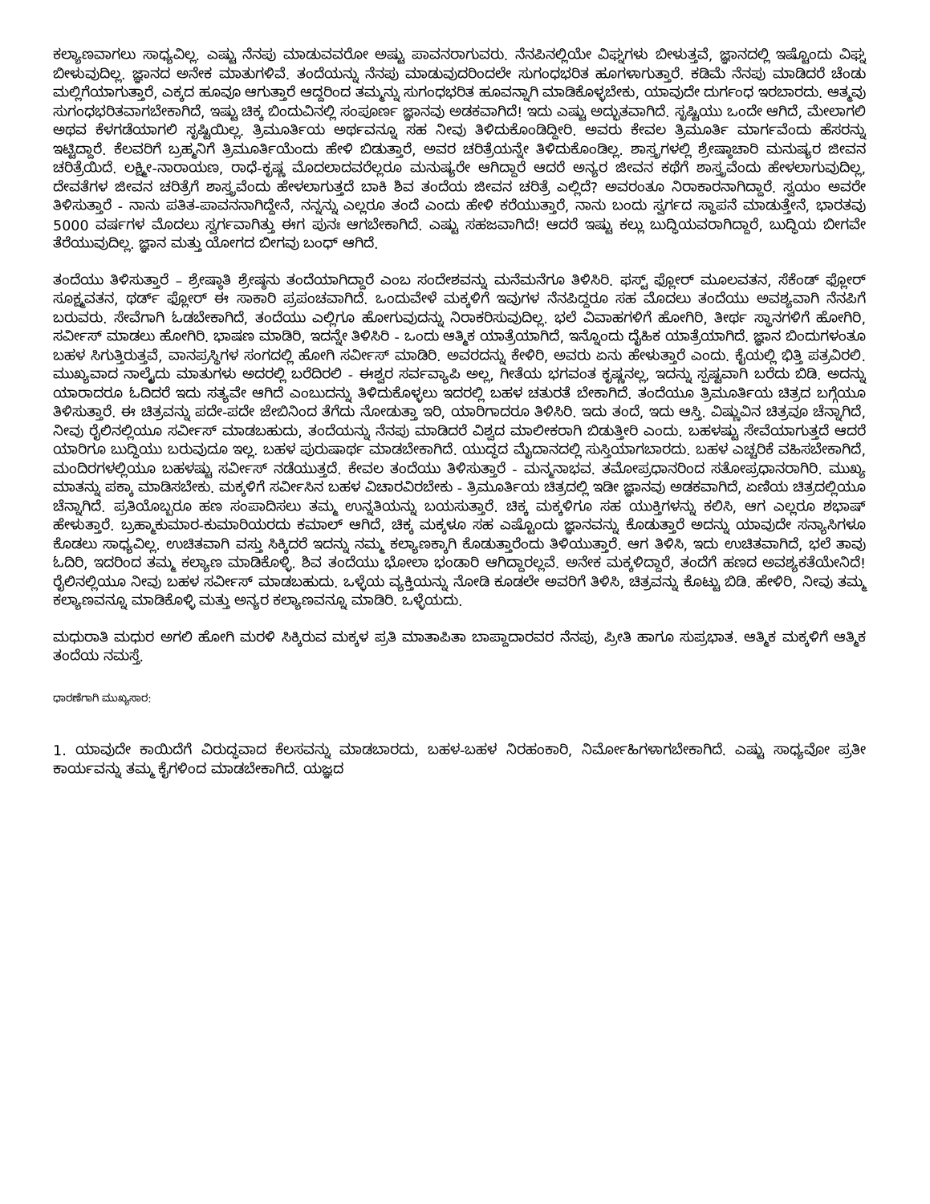ಕಲ್ಯಾಣವಾಗಲು ಸಾಧ್ಯವಿಲ್ಲ. ಎಷ್ಟು ನೆನಪು ಮಾಡುವವರೋ ಅಷ್ಟು ಪಾವನರಾಗುವರು. ನೆನಪಿನಲ್ಲಿಯೇ ವಿಘ್ನಗಳು ಬೀಳುತ್ತವೆ, ಜ್ಞಾನದಲ್ಲಿ ಇಷ್ಟೊಂದು ವಿಘ್ನ ಬೀಳುವುದಿಲ್ಲ. ಜ್ಞಾನದ ಅನೇಕ ಮಾತುಗಳಿವೆ. ತಂದೆಯನ್ನು ನೆನಪು ಮಾಡುವುದರಿಂದಲೇ ಸುಗಂಧಭರಿತ ಹೂಗಳಾಗುತ್ತಾರೆ. ಕಡಿಮೆ ನೆನಪು ಮಾಡಿದರೆ ಚೆಂಡು ಮಲ್ಲಿಗೆಯಾಗುತ್ತಾರೆ, ಎಕ್ಕದ ಹೂವೂ ಆಗುತ್ತಾರೆ ಆದ್ದರಿಂದ ತಮ್ಮನ್ನು ಸುಗಂಧಭರಿತ ಹೂವನ್ನಾಗಿ ಮಾಡಿಕೊಳ್ಳಬೇಕು, ಯಾವುದೇ ದುರ್ಗಂಧ ಇರಬಾರದು. ಆತ್ಮವು ಸುಗಂಧಭರಿತವಾಗಬೇಕಾಗಿದೆ, ಇಷ್ಟು ಚಿಕ್ಕ ಬಿಂದುವಿನಲ್ಲಿ ಸಂಪೂರ್ಣ ಜ್ಞಾನವು ಅಡಕವಾಗಿದೆ! ಇದು ಎಷ್ಟು ಅದ್ಭುತವಾಗಿದೆ. ಸೃಷ್ಟಿಯು ಒಂದೇ ಆಗಿದೆ, ಮೇಲಾಗಲಿ ಅಥವ ಕೆಳಗಡೆಯಾಗಲಿ ಸೃಷ್ಟಿಯಿಲ್ಲ. ತ್ರಿಮೂರ್ತಿಯ ಅರ್ಥವನ್ನೂ ಸಹ ನೀವು ತಿಳಿದುಕೊಂಡಿದ್ದೀರಿ. ಅವರು ಕೇವಲ ತ್ರಿಮೂರ್ತಿ ಮಾರ್ಗವೆಂದು ಹೆಸರನ್ನು ಇಟ್ಟಿದ್ದಾರೆ. ಕೆಲವರಿಗೆ ಬ್ರಹ್ಮನಿಗೆ ತ್ರಿಮೂರ್ತಿಯೆಂದು ಹೇಳಿ ಬಿಡುತ್ತಾರೆ, ಅವರ ಚರಿತ್ರೆಯನ್ನೇ ತಿಳಿದುಕೊಂಡಿಲ್ಲ. ಶಾಸ್ತ್ರಗಳಲ್ಲಿ ಶ್ರೇಷ್ಠಾಚಾರಿ ಮನುಷ್ಯರ ಜೀವನ ಚರಿತ್ರೆಯಿದೆ. ಲಕ್ಷ್ಮೀ-ನಾರಾಯಣ, ರಾಧೆ-ಕೃಷ್ಣ ಮೊದಲಾದವರೆಲ್ಲರೂ ಮನುಷ್ಯರೇ ಆಗಿದ್ದಾರೆ ಆದರೆ ಅನ್ಯರ ಜೀವನ ಕಥೆಗೆ ಶಾಸ್ತ್ರವೆಂದು ಹೇಳಲಾಗುವುದಿಲ್ಲ, ದೇವತೆಗಳ ಜೀವನ ಚರಿತ್ರೆಗೆ ಶಾಸ್ತ್ರವೆಂದು ಹೇಳಲಾಗುತ್ತದೆ ಬಾಕಿ ಶಿವ ತಂದೆಯ ಜೀವನ ಚರಿತ್ರೆ ಎಲ್ಲಿದೆ? ಅವರಂತೂ ನಿರಾಕಾರನಾಗಿದ್ದಾರೆ. ಸ್ವಯಂ ಅವರೇ ತಿಳಿಸುತ್ತಾರೆ - ನಾನು ಪತಿತ-ಪಾವನನಾಗಿದ್ದೇನೆ, ನನ್ನನ್ನು ಎಲ್ಲರೂ ತಂದೆ ಎಂದು ಹೇಳಿ ಕರೆಯುತ್ತಾರೆ, ನಾನು ಬಂದು ಸ್ವರ್ಗದ ಸ್ಥಾಪನೆ ಮಾಡುತ್ತೇನೆ, ಭಾರತವು 5000 ವರ್ಷಗಳ ಮೊದಲು ಸ್ವರ್ಗವಾಗಿತ್ತು ಈಗ ಪುನಃ ಆಗಬೇಕಾಗಿದೆ. ಎಷ್ಟು ಸಹಜವಾಗಿದೆ! ಆದರೆ ಇಷ್ಟು ಕಲ್ಲು ಬುದ್ಧಿಯವರಾಗಿದ್ದಾರೆ, ಬುದ್ಧಿಯ ಬೀಗವೇ ತೆರೆಯುವುದಿಲ್ಲ. ಜ್ಞಾನ ಮತ್ತು ಯೋಗದ ಬೀಗವು ಬಂಧ್ ಆಗಿದೆ.
ತಂದೆಯು ತಿಳಿಸುತ್ತಾರೆ – ಶ್ರೇಷ್ಠಾತಿ ಶ್ರೇಷ್ಠನು ತಂದೆಯಾಗಿದ್ದಾರೆ ಎಂಬ ಸಂದೇಶವನ್ನು ಮನೆಮನೆಗೂ ತಿಳಿಸಿರಿ. ಫಸ್ಟ್ ಫ್ಲೋರ್ ಮೂಲವತನ, ಸೆಕೆಂಡ್ ಫ್ಲೋರ್ ಸೂಕ್ಷ್ಮವತನ, ಥರ್ಡ್ ಫ್ಲೋರ್ ಈ ಸಾಕಾರಿ ಪ್ರಪಂಚವಾಗಿದೆ. ಒಂದುವೇಳೆ ಮಕ್ಕಳಿಗೆ ಇವುಗಳ ನೆನಪಿದ್ದರೂ ಸಹ ಮೊದಲು ತಂದೆಯು ಅವಶ್ಯವಾಗಿ ನೆನಪಿಗೆ ಬರುವರು. ಸೇವೆಗಾಗಿ ಓಡಬೇಕಾಗಿದೆ, ತಂದೆಯು ಎಲ್ಲಿಗೂ ಹೋಗುವುದನ್ನು ನಿರಾಕರಿಸುವುದಿಲ್ಲ. ಭಲೆ ವಿವಾಹಗಳಿಗೆ ಹೋಗಿರಿ, ತೀರ್ಥ ಸ್ಥಾನಗಳಿಗೆ ಹೋಗಿರಿ, ಸರ್ವೀಸ್ ಮಾಡಲು ಹೋಗಿರಿ. ಭಾಷಣ ಮಾಡಿರಿ, ಇದನ್ನೇ ತಿಳಿಸಿರಿ - ಒಂದು ಆತ್ಮಿಕ ಯಾತ್ರೆಯಾಗಿದೆ, ಇನ್ನೊಂದು ದೈಹಿಕ ಯಾತ್ರೆಯಾಗಿದೆ. ಜ್ಞಾನ ಬಿಂದುಗಳಂತೂ ಬಹಳ ಸಿಗುತ್ತಿರುತ್ತವೆ, ವಾನಪ್ರಸ್ಥಿಗಳ ಸಂಗದಲ್ಲಿ ಹೋಗಿ ಸರ್ವೀಸ್ ಮಾಡಿರಿ. ಅವರದನ್ನು ಕೇಳಿರಿ, ಅವರು ಏನು ಹೇಳುತ್ತಾರೆ ಎಂದು. ಕೈಯಲ್ಲಿ ಭಿತ್ತಿ ಪತ್ರವಿರಲಿ. ಮುಖ್ಯವಾದ ನಾಲ್ಕೈದು ಮಾತುಗಳು ಅದರಲ್ಲಿ ಬರೆದಿರಲಿ - ಈಶ್ವರ ಸರ್ವವ್ಯಾಪಿ ಅಲ್ಲ, ಗೀತೆಯ ಭಗವಂತ ಕೃಷ್ಣನಲ್ಲ, ಇದನ್ನು ಸ್ಪಷ್ಟವಾಗಿ ಬರೆದು ಬಿಡಿ. ಅದನ್ನು ಯಾರಾದರೂ ಓದಿದರೆ ಇದು ಸತ್ಯವೇ ಆಗಿದೆ ಎಂಬುದನ್ನು ತಿಳಿದುಕೊಳ್ಳಲು ಇದರಲ್ಲಿ ಬಹಳ ಚತುರತೆ ಬೇಕಾಗಿದೆ. ತಂದೆಯೂ ತ್ರಿಮೂರ್ತಿಯ ಚಿತ್ರದ ಬಗ್ಗೆಯೂ ತಿಳಿಸುತ್ತಾರೆ. ಈ ಚಿತ್ರವನ್ನು ಪದೇ-ಪದೇ ಜೇಬಿನಿಂದ ತೆಗೆದು ನೋಡುತ್ತಾ ಇರಿ, ಯಾರಿಗಾದರೂ ತಿಳಿಸಿರಿ. ಇದು ತಂದೆ, ಇದು ಆಸ್ತಿ. ವಿಷ್ಣುವಿನ ಚಿತ್ರವೂ ಚೆನ್ನಾಗಿದೆ, ನೀವು ರೈಲಿನಲ್ಲಿಯೂ ಸರ್ವೀಸ್ ಮಾಡಬಹುದು, ತಂದೆಯನ್ನು ನೆನಪು ಮಾಡಿದರೆ ವಿಶ್ವದ ಮಾಲೀಕರಾಗಿ ಬಿಡುತ್ತೀರಿ ಎಂದು. ಬಹಳಷ್ಟು ಸೇವೆಯಾಗುತ್ತದೆ ಆದರೆ ಯಾರಿಗೂ ಬುದ್ಧಿಯು ಬರುವುದೂ ಇಲ್ಲ. ಬಹಳ ಪುರುಷಾರ್ಥ ಮಾಡಬೇಕಾಗಿದೆ. ಯುದ್ಧದ ಮೈದಾನದಲ್ಲಿ ಸುಸ್ತಿಯಾಗಬಾರದು. ಬಹಳ ಎಚ್ಚರಿಕೆ ವಹಿಸಬೇಕಾಗಿದೆ, ಮಂದಿರಗಳಲ್ಲಿಯೂ ಬಹಳಷ್ಟು ಸರ್ವೀಸ್ ನಡೆಯುತ್ತದೆ. ಕೇವಲ ತಂದೆಯು ತಿಳಿಸುತ್ತಾರೆ - ಮನ್ಮನಾಭವ. ತಮೋಪ್ರಧಾನರಿಂದ ಸತೋಪ್ರಧಾನರಾಗಿರಿ. ಮುಖ್ಯ ಮಾತನ್ನು ಪಕ್ಕಾ ಮಾಡಿಸಬೇಕು. ಮಕ್ಕಳಿಗೆ ಸರ್ವೀಸಿನ ಬಹಳ ವಿಚಾರವಿರಬೇಕು - ತ್ರಿಮೂರ್ತಿಯ ಚಿತ್ರದಲ್ಲಿ ಇಡೀ ಜ್ಞಾನವು ಅಡಕವಾಗಿದೆ, ಏಣಿಯ ಚಿತ್ರದಲ್ಲಿಯೂ ಚೆನ್ನಾಗಿದೆ. ಪ್ರತಿಯೊಬ್ಬರೂ ಹಣ ಸಂಪಾದಿಸಲು ತಮ್ಮ ಉನ್ನತಿಯನ್ನು ಬಯಸುತ್ತಾರೆ. ಚಿಕ್ಕ ಮಕ್ಕಳಿಗೂ ಸಹ ಯುಕ್ತಿಗಳನ್ನು ಕಲಿಸಿ, ಆಗ ಎಲ್ಲರೂ ಶಭಾಷ್ ಹೇಳುತ್ತಾರೆ. ಬ್ರಹ್ಮಾಕುಮಾರ-ಕುಮಾರಿಯರದು ಕಮಾಲ್ ಆಗಿದೆ, ಚಿಕ್ಕ ಮಕ್ಕಳೂ ಸಹ ಎಷ್ಟೊಂದು ಜ್ಞಾನವನ್ನು ಕೊಡುತ್ತಾರೆ ಅದನ್ನು ಯಾವುದೇ ಸನ್ಯಾಸಿಗಳೂ ಕೊಡಲು ಸಾಧ್ಯವಿಲ್ಲ. ಉಚಿತವಾಗಿ ವಸ್ತು ಸಿಕ್ಕಿದರೆ ಇದನ್ನು ನಮ್ಮ ಕಲ್ಯಾಣಕ್ಕಾಗಿ ಕೊಡುತ್ತಾರೆಂದು ತಿಳಿಯುತ್ತಾರೆ. ಆಗ ತಿಳಿಸಿ, ಇದು ಉಚಿತವಾಗಿದೆ, ಭಲೆ ತಾವು ಓದಿರಿ, ಇದರಿಂದ ತಮ್ಮ ಕಲ್ಯಾಣ ಮಾಡಿಕೊಳ್ಳಿ. ಶಿವ ತಂದೆಯು ಭೋಲಾ ಭಂಡಾರಿ ಆಗಿದ್ದಾರಲ್ಲವೆ. ಅನೇಕ ಮಕ್ಕಳಿದ್ದಾರೆ, ತಂದೆಗೆ ಹಣದ ಅವಶ್ಯಕತೆಯೇನಿದೆ! ರೈಲಿನಲ್ಲಿಯೂ ನೀವು ಬಹಳ ಸರ್ವೀಸ್ ಮಾಡಬಹುದು. ಒಳ್ಳೆಯ ವ್ಯಕ್ತಿಯನ್ನು ನೋಡಿ ಕೂಡಲೇ ಅವರಿಗೆ ತಿಳಿಸಿ, ಚಿತ್ರವನ್ನು ಕೊಟ್ಟು ಬಿಡಿ. ಹೇಳಿರಿ, ನೀವು ತಮ್ಮ ಕಲ್ಯಾಣವನ್ನೂ ಮಾಡಿಕೊಳ್ಳಿ ಮತ್ತು ಅನ್ಯರ ಕಲ್ಯಾಣವನ್ನೂ ಮಾಡಿರಿ. ಒಳ್ಳೆಯದು.
ಮಧುರಾತಿ ಮಧುರ ಅಗಲಿ ಹೋಗಿ ಮರಳಿ ಸಿಕ್ಕಿರುವ ಮಕ್ಕಳ ಪ್ರತಿ ಮಾತಾಪಿತಾ ಬಾಪ್ದಾದಾರವರ ನೆನಪು, ಪ್ರೀತಿ ಹಾಗೂ ಸುಪ್ರಭಾತ. ಆತ್ಮಿಕ ಮಕ್ಕಳಿಗೆ ಆತ್ಮಿಕ ತಂದೆಯ ನಮಸ್ತೆ.
ಧಾರಣೆಗಾಗಿ ಮುಖ್ಯಸಾರ:
1. ಯಾವುದೇ ಕಾಯಿದೆಗೆ ವಿರುದ್ಧವಾದ ಕೆಲಸವನ್ನು ಮಾಡಬಾರದು, ಬಹಳ-ಬಹಳ ನಿರಹಂಕಾರಿ, ನಿರ್ಮೋಹಿಗಳಾಗಬೇಕಾಗಿದೆ. ಎಷ್ಟು ಸಾಧ್ಯವೋ ಪ್ರತೀ ಕಾರ್ಯವನ್ನು ತಮ್ಮ ಕೈಗಳಿಂದ ಮಾಡಬೇಕಾಗಿದೆ. ಯಜ್ಞದ